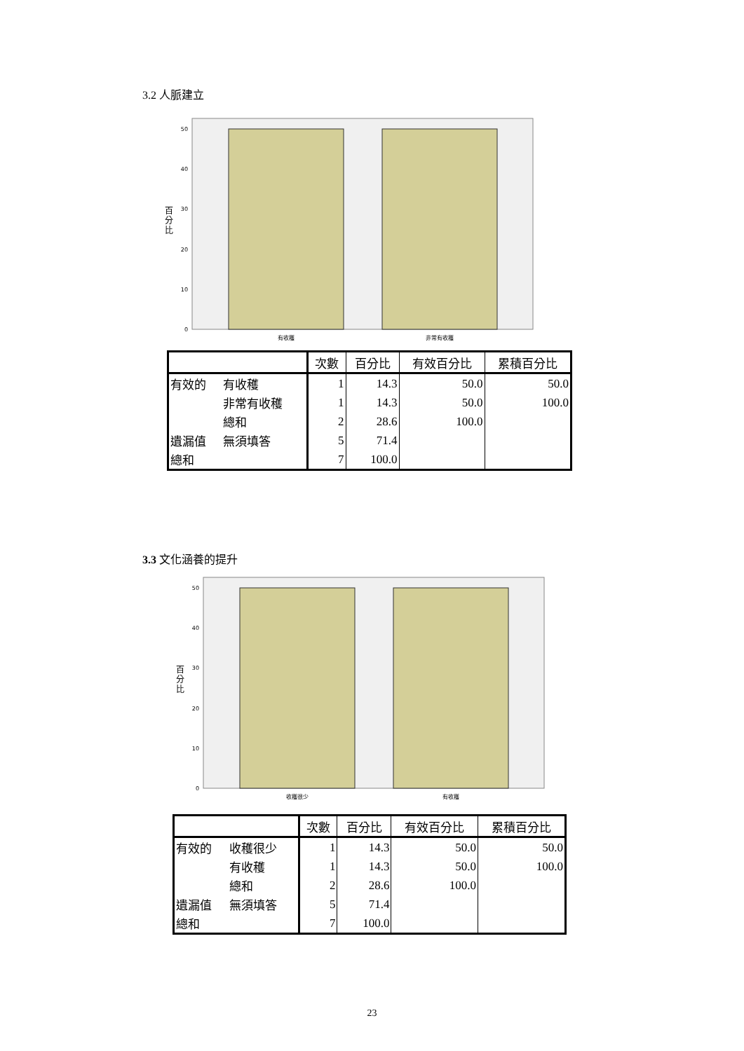3.2 人脈建立
50
40
30
20
10
0
百
分
比
有收穫
非常有收穫
| | | 次數 | 百分比 | 有效百分比 | 累積百分比 |
| --- | --- | --- | --- | --- | --- |
| 有效的 | 有收穫 | 1 | 14.3 | 50.0 | 50.0 |
| | 非常有收穫 | 1 | 14.3 | 50.0 | 100.0 |
| | 總和 | 2 | 28.6 | 100.0 | |
| 遺漏值 | 無須填答 | 5 | 71.4 | | |
| 總和 | | 7 | 100.0 | | |
3.3 文化涵養的提升
50
40
30
20
10
0
百
分
比
收穫很少
有收穫
| | | 次數 | 百分比 | 有效百分比 | 累積百分比 |
| --- | --- | --- | --- | --- | --- |
| 有效的 | 收穫很少 | 1 | 14.3 | 50.0 | 50.0 |
| | 有收穫 | 1 | 14.3 | 50.0 | 100.0 |
| | 總和 | 2 | 28.6 | 100.0 | |
| 遺漏值 | 無須填答 | 5 | 71.4 | | |
| 總和 | | 7 | 100.0 | | |
23